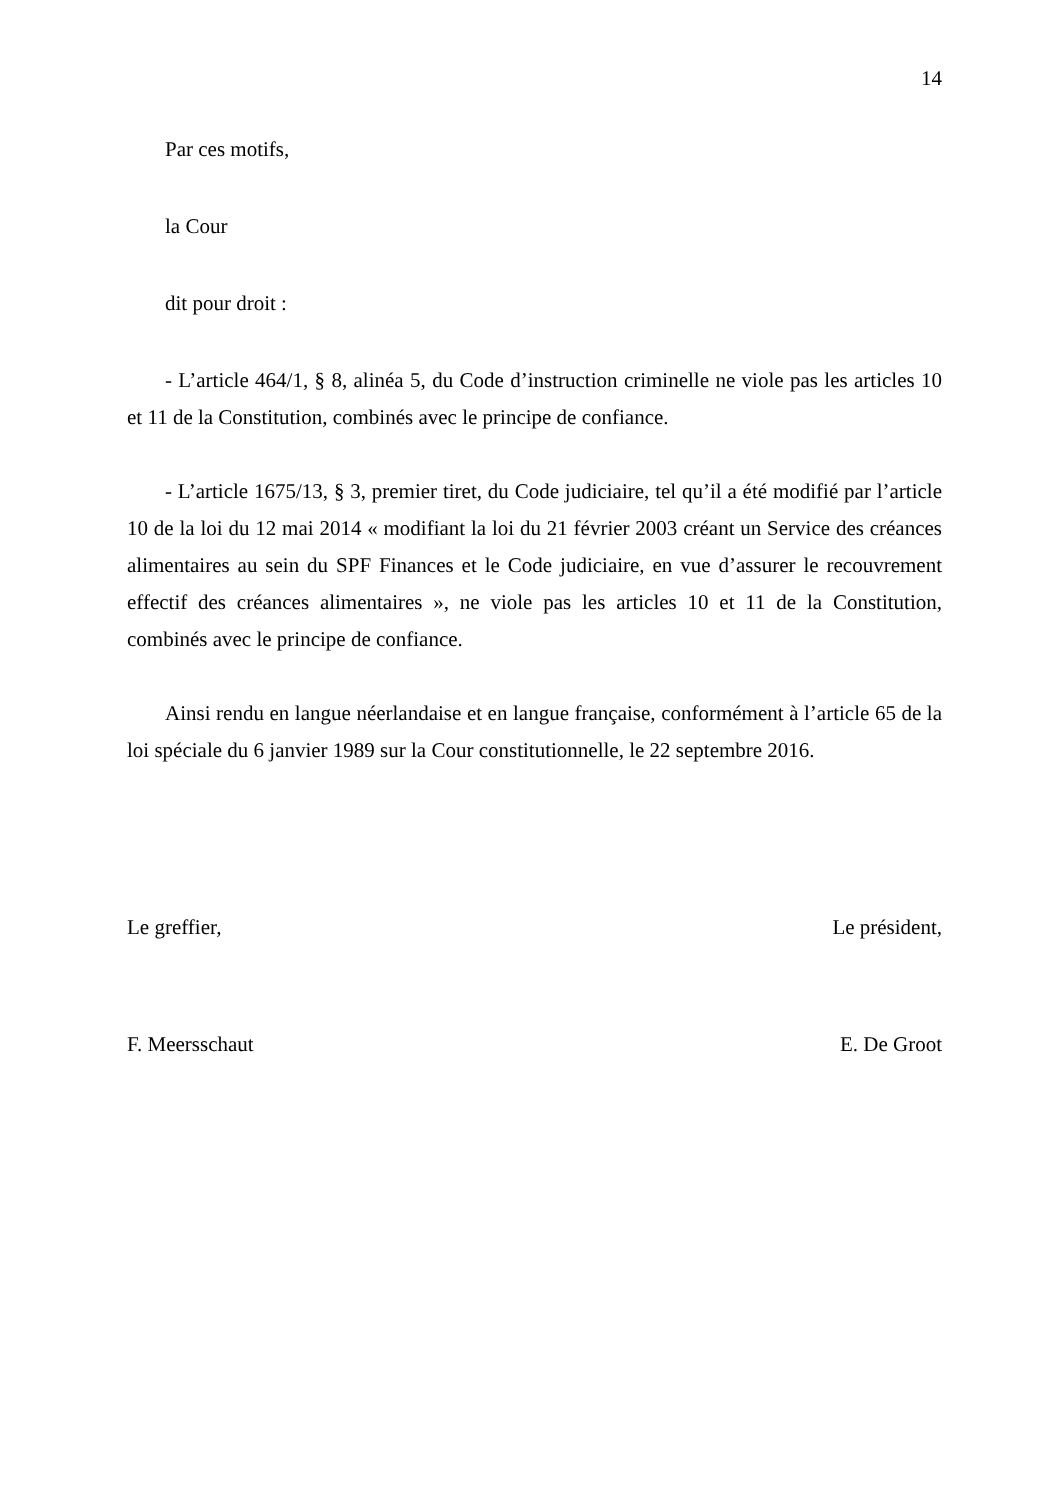14
Par ces motifs,
la Cour
dit pour droit :
- L’article 464/1, § 8, alinéa 5, du Code d’instruction criminelle ne viole pas les articles 10 et 11 de la Constitution, combinés avec le principe de confiance.
- L’article 1675/13, § 3, premier tiret, du Code judiciaire, tel qu’il a été modifié par l’article 10 de la loi du 12 mai 2014 « modifiant la loi du 21 février 2003 créant un Service des créances alimentaires au sein du SPF Finances et le Code judiciaire, en vue d’assurer le recouvrement effectif des créances alimentaires », ne viole pas les articles 10 et 11 de la Constitution, combinés avec le principe de confiance.
Ainsi rendu en langue néerlandaise et en langue française, conformément à l’article 65 de la loi spéciale du 6 janvier 1989 sur la Cour constitutionnelle, le 22 septembre 2016.
Le greffier, Le président,
F. Meersschaut E. De Groot